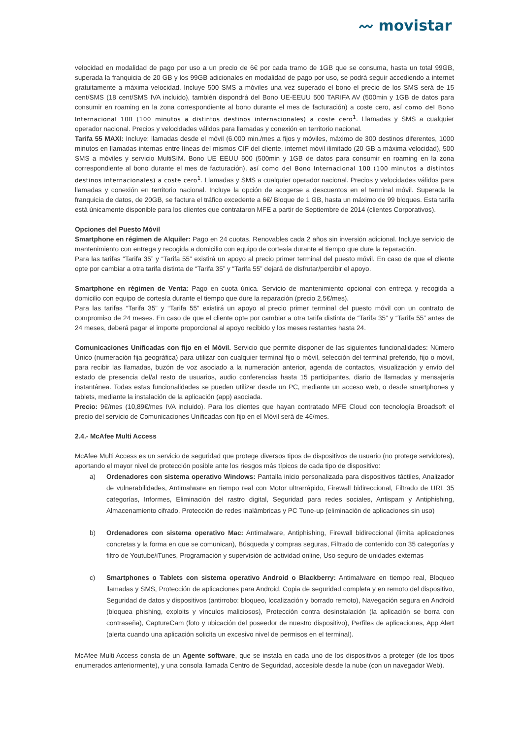〰 movistar
velocidad en modalidad de pago por uso a un precio de 6€ por cada tramo de 1GB que se consuma, hasta un total 99GB, superada la franquicia de 20 GB y los 99GB adicionales en modalidad de pago por uso, se podrá seguir accediendo a internet gratuitamente a máxima velocidad. Incluye 500 SMS a móviles una vez superado el bono el precio de los SMS será de 15 cent/SMS (18 cent/SMS IVA incluido), también dispondrá del Bono UE-EEUU 500 TARIFA AV (500min y 1GB de datos para consumir en roaming en la zona correspondiente al bono durante el mes de facturación) a coste cero, así como del Bono Internacional 100 (100 minutos a distintos destinos internacionales) a coste cero<sup>1</sup>. Llamadas y SMS a cualquier operador nacional. Precios y velocidades válidos para llamadas y conexión en territorio nacional.
Tarifa 55 MAXI: Incluye: llamadas desde el móvil (6.000 min./mes a fijos y móviles, máximo de 300 destinos diferentes, 1000 minutos en llamadas internas entre líneas del mismos CIF del cliente, internet móvil ilimitado (20 GB a máxima velocidad), 500 SMS a móviles y servicio MultiSIM. Bono UE EEUU 500 (500min y 1GB de datos para consumir en roaming en la zona correspondiente al bono durante el mes de facturación), así como del Bono Internacional 100 (100 minutos a distintos destinos internacionales) a coste cero<sup>1</sup>. Llamadas y SMS a cualquier operador nacional. Precios y velocidades válidos para llamadas y conexión en territorio nacional. Incluye la opción de acogerse a descuentos en el terminal móvil. Superada la franquicia de datos, de 20GB, se factura el tráfico excedente a 6€/ Bloque de 1 GB, hasta un máximo de 99 bloques. Esta tarifa está únicamente disponible para los clientes que contrataron MFE a partir de Septiembre de 2014 (clientes Corporativos).
Opciones del Puesto Móvil
Smartphone en régimen de Alquiler: Pago en 24 cuotas. Renovables cada 2 años sin inversión adicional. Incluye servicio de mantenimiento con entrega y recogida a domicilio con equipo de cortesía durante el tiempo que dure la reparación.
Para las tarifas “Tarifa 35” y “Tarifa 55” existirá un apoyo al precio primer terminal del puesto móvil. En caso de que el cliente opte por cambiar a otra tarifa distinta de “Tarifa 35” y “Tarifa 55” dejará de disfrutar/percibir el apoyo.
Smartphone en régimen de Venta: Pago en cuota única. Servicio de mantenimiento opcional con entrega y recogida a domicilio con equipo de cortesía durante el tiempo que dure la reparación (precio 2,5€/mes).
Para las tarifas “Tarifa 35” y “Tarifa 55” existirá un apoyo al precio primer terminal del puesto móvil con un contrato de compromiso de 24 meses. En caso de que el cliente opte por cambiar a otra tarifa distinta de “Tarifa 35” y “Tarifa 55” antes de 24 meses, deberá pagar el importe proporcional al apoyo recibido y los meses restantes hasta 24.
Comunicaciones Unificadas con fijo en el Móvil. Servicio que permite disponer de las siguientes funcionalidades: Número Único (numeración fija geográfica) para utilizar con cualquier terminal fijo o móvil, selección del terminal preferido, fijo o móvil, para recibir las llamadas, buzón de voz asociado a la numeración anterior, agenda de contactos, visualización y envío del estado de presencia del/al resto de usuarios, audio conferencias hasta 15 participantes, diario de llamadas y mensajería instantánea. Todas estas funcionalidades se pueden utilizar desde un PC, mediante un acceso web, o desde smartphones y tablets, mediante la instalación de la aplicación (app) asociada.
Precio: 9€/mes (10,89€/mes IVA incluido). Para los clientes que hayan contratado MFE Cloud con tecnología Broadsoft el precio del servicio de Comunicaciones Unificadas con fijo en el Móvil será de 4€/mes.
2.4.- McAfee Multi Access
McAfee Multi Access es un servicio de seguridad que protege diversos tipos de dispositivos de usuario (no protege servidores), aportando el mayor nivel de protección posible ante los riesgos más típicos de cada tipo de dispositivo:
a) Ordenadores con sistema operativo Windows: Pantalla inicio personalizada para dispositivos táctiles, Analizador de vulnerabilidades, Antimalware en tiempo real con Motor ultrarrápido, Firewall bidireccional, Filtrado de URL 35 categorías, Informes, Eliminación del rastro digital, Seguridad para redes sociales, Antispam y Antiphishing, Almacenamiento cifrado, Protección de redes inalámbricas y PC Tune-up (eliminación de aplicaciones sin uso)
b) Ordenadores con sistema operativo Mac: Antimalware, Antiphishing, Firewall bidireccional (limita aplicaciones concretas y la forma en que se comunican), Búsqueda y compras seguras, Filtrado de contenido con 35 categorías y filtro de Youtube/iTunes, Programación y supervisión de actividad online, Uso seguro de unidades externas
c) Smartphones o Tablets con sistema operativo Android o Blackberry: Antimalware en tiempo real, Bloqueo llamadas y SMS, Protección de aplicaciones para Android, Copia de seguridad completa y en remoto del dispositivo, Seguridad de datos y dispositivos (antirrobo: bloqueo, localización y borrado remoto), Navegación segura en Android (bloquea phishing, exploits y vínculos maliciosos), Protección contra desinstalación (la aplicación se borra con contraseña), CaptureCam (foto y ubicación del poseedor de nuestro dispositivo), Perfiles de aplicaciones, App Alert (alerta cuando una aplicación solicita un excesivo nivel de permisos en el terminal).
McAfee Multi Access consta de un Agente software, que se instala en cada uno de los dispositivos a proteger (de los tipos enumerados anteriormente), y una consola llamada Centro de Seguridad, accesible desde la nube (con un navegador Web).